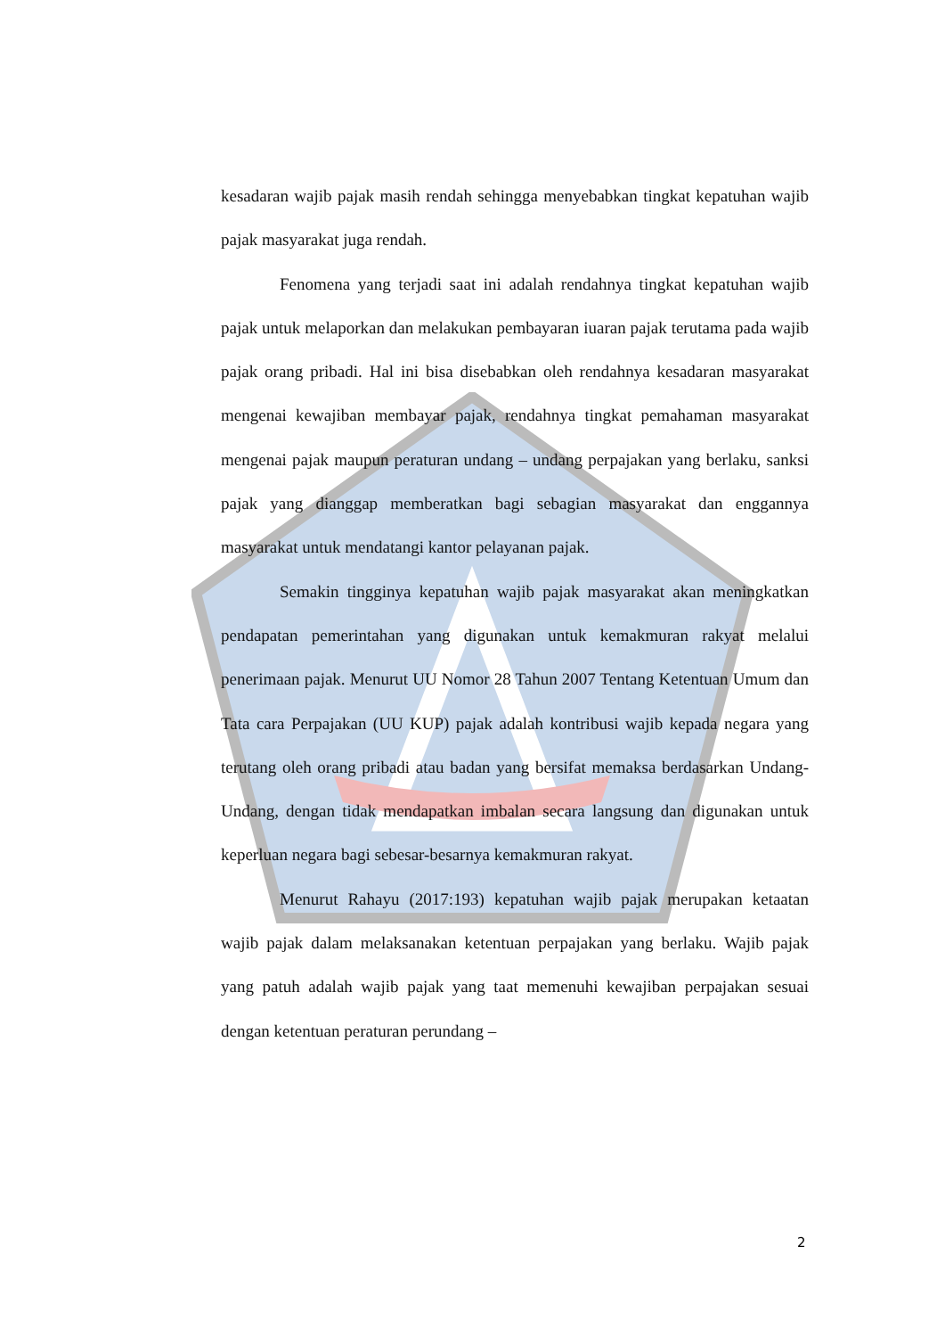kesadaran wajib pajak masih rendah sehingga menyebabkan tingkat kepatuhan wajib pajak masyarakat juga rendah.
Fenomena yang terjadi saat ini adalah rendahnya tingkat kepatuhan wajib pajak untuk melaporkan dan melakukan pembayaran iuaran pajak terutama pada wajib pajak orang pribadi. Hal ini bisa disebabkan oleh rendahnya kesadaran masyarakat mengenai kewajiban membayar pajak, rendahnya tingkat pemahaman masyarakat mengenai pajak maupun peraturan undang – undang perpajakan yang berlaku, sanksi pajak yang dianggap memberatkan bagi sebagian masyarakat dan enggannya masyarakat untuk mendatangi kantor pelayanan pajak.
Semakin tingginya kepatuhan wajib pajak masyarakat akan meningkatkan pendapatan pemerintahan yang digunakan untuk kemakmuran rakyat melalui penerimaan pajak. Menurut UU Nomor 28 Tahun 2007 Tentang Ketentuan Umum dan Tata cara Perpajakan (UU KUP) pajak adalah kontribusi wajib kepada negara yang terutang oleh orang pribadi atau badan yang bersifat memaksa berdasarkan Undang-Undang, dengan tidak mendapatkan imbalan secara langsung dan digunakan untuk keperluan negara bagi sebesar-besarnya kemakmuran rakyat.
Menurut Rahayu (2017:193) kepatuhan wajib pajak merupakan ketaatan wajib pajak dalam melaksanakan ketentuan perpajakan yang berlaku. Wajib pajak yang patuh adalah wajib pajak yang taat memenuhi kewajiban perpajakan sesuai dengan ketentuan peraturan perundang –
2